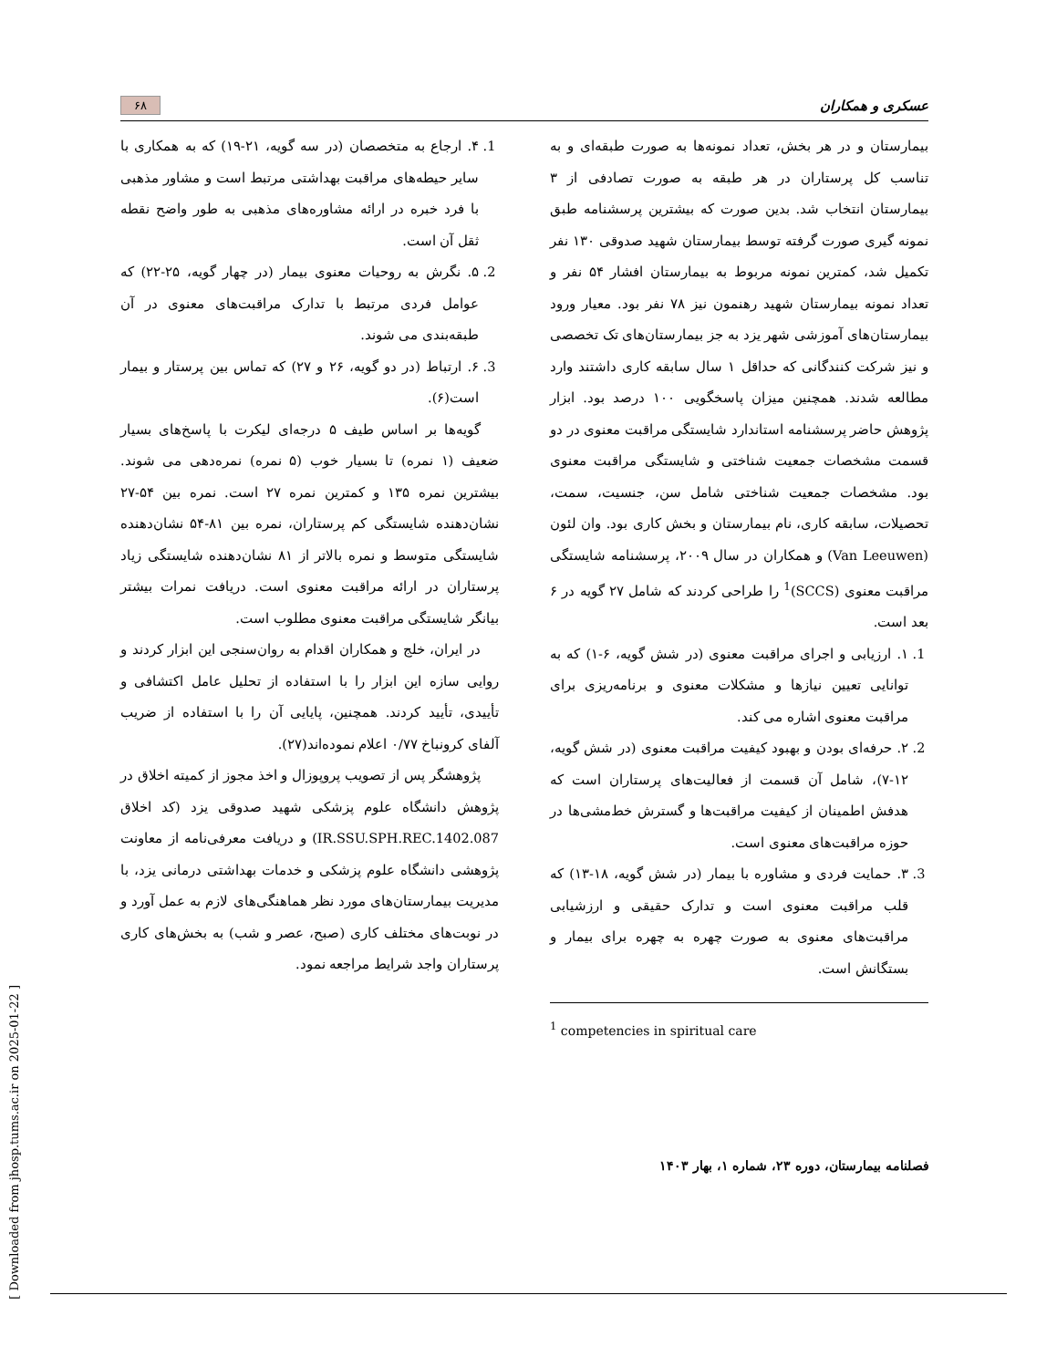عسکری و همکاران ۶۸
بیمارستان و در هر بخش، تعداد نمونه‌ها به صورت طبقه‌ای و به تناسب کل پرستاران در هر طبقه به صورت تصادفی از ۳ بیمارستان انتخاب شد. بدین صورت که بیشترین پرسشنامه طبق نمونه گیری صورت گرفته توسط بیمارستان شهید صدوقی ۱۳۰ نفر تکمیل شد، کمترین نمونه مربوط به بیمارستان افشار ۵۴ نفر و تعداد نمونه بیمارستان شهید رهنمون نیز ۷۸ نفر بود. معیار ورود بیمارستان‌های آموزشی شهر یزد به جز بیمارستان‌های تک تخصصی و نیز شرکت کنندگانی که حداقل ۱ سال سابقه کاری داشتند وارد مطالعه شدند. همچنین میزان پاسخگویی ۱۰۰ درصد بود. ابزار پژوهش حاضر پرسشنامه استاندارد شایستگی مراقبت معنوی در دو قسمت مشخصات جمعیت شناختی و شایستگی مراقبت معنوی بود. مشخصات جمعیت شناختی شامل سن، جنسیت، سمت، تحصیلات، سابقه کاری، نام بیمارستان و بخش کاری بود. وان لئون (Van Leeuwen) و همکاران در سال ۲۰۰۹، پرسشنامه شایستگی مراقبت معنوی (SCCS)<sup>1</sup> را طراحی کردند که شامل ۲۷ گویه در ۶ بعد است.
1. ۱. ارزیابی و اجرای مراقبت معنوی (در شش گویه، ۶-۱) که به توانایی تعیین نیازها و مشکلات معنوی و برنامه‌ریزی برای مراقبت معنوی اشاره می کند.
2. ۲. حرفه‌ای بودن و بهبود کیفیت مراقبت معنوی (در شش گویه، ۱۲-۷)، شامل آن قسمت از فعالیت‌های پرستاران است که هدفش اطمینان از کیفیت مراقبت‌ها و گسترش خط‌مشی‌ها در حوزه مراقبت‌های معنوی است.
3. ۳. حمایت فردی و مشاوره با بیمار (در شش گویه، ۱۸-۱۳) که قلب مراقبت معنوی است و تدارک حقیقی و ارزشیابی مراقبت‌های معنوی به صورت چهره به چهره برای بیمار و بستگانش است.
<sup>1</sup> competencies in spiritual care
1. ۴. ارجاع به متخصصان (در سه گویه، ۲۱-۱۹) که به همکاری با سایر حیطه‌های مراقبت بهداشتی مرتبط است و مشاور مذهبی با فرد خبره در ارائه مشاوره‌های مذهبی به طور واضح نقطه ثقل آن است.
2. ۵. نگرش به روحیات معنوی بیمار (در چهار گویه، ۲۵-۲۲) که عوامل فردی مرتبط با تدارک مراقبت‌های معنوی در آن طبقه‌بندی می شوند.
3. ۶. ارتباط (در دو گویه، ۲۶ و ۲۷) که تماس بین پرستار و بیمار است(۶).
گویه‌ها بر اساس طیف ۵ درجه‌ای لیکرت با پاسخ‌های بسیار ضعیف (۱ نمره) تا بسیار خوب (۵ نمره) نمره‌دهی می شوند. بیشترین نمره ۱۳۵ و کمترین نمره ۲۷ است. نمره بین ۵۴-۲۷ نشان‌دهنده شایستگی کم پرستاران، نمره بین ۸۱-۵۴ نشان‌دهنده شایستگی متوسط و نمره بالاتر از ۸۱ نشان‌دهنده شایستگی زیاد پرستاران در ارائه مراقبت معنوی است. دریافت نمرات بیشتر بیانگر شایستگی مراقبت معنوی مطلوب است.
در ایران، خلج و همکاران اقدام به روان‌سنجی این ابزار کردند و روایی سازه این ابزار را با استفاده از تحلیل عامل اکتشافی و تأییدی، تأیید کردند. همچنین، پایایی آن را با استفاده از ضریب آلفای کرونباخ ۰/۷۷ اعلام نموده‌اند(۲۷).
پژوهشگر پس از تصویب پروپوزال و اخذ مجوز از کمیته اخلاق در پژوهش دانشگاه علوم پزشکی شهید صدوقی یزد (کد اخلاق IR.SSU.SPH.REC.1402.087) و دریافت معرفی‌نامه از معاونت پژوهشی دانشگاه علوم پزشکی و خدمات بهداشتی درمانی یزد، با مدیریت بیمارستان‌های مورد نظر هماهنگی‌های لازم به عمل آورد و در نوبت‌های مختلف کاری (صبح، عصر و شب) به بخش‌های کاری پرستاران واجد شرایط مراجعه نمود.
فصلنامه بیمارستان، دوره ۲۳، شماره ۱، بهار ۱۴۰۳
[ Downloaded from jhosp.tums.ac.ir on 2025-01-22 ]